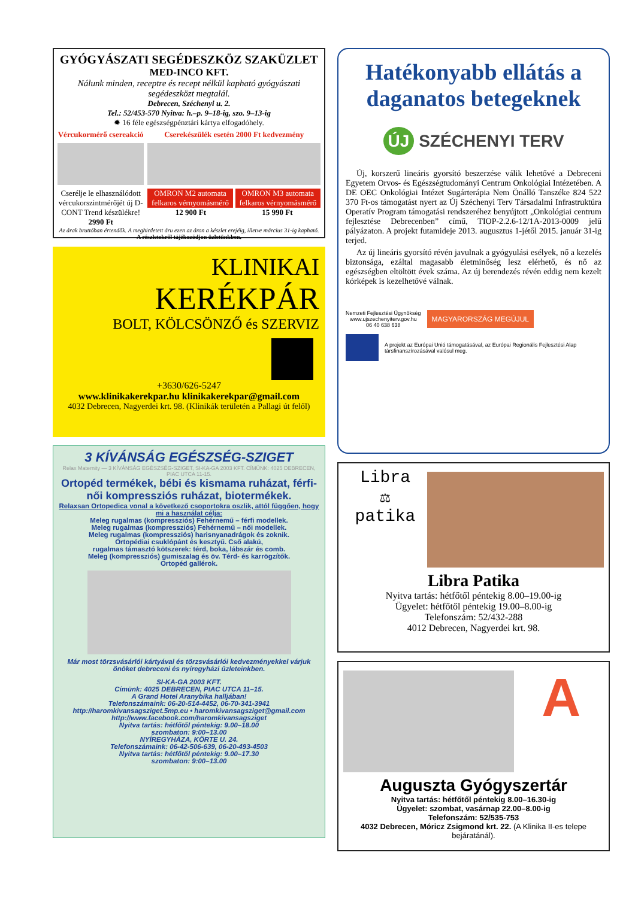GYÓGYÁSZATI SEGÉDESZKÖZ SZAKÜZLET
MED-INCO KFT.
Nálunk minden, receptre és recept nélkül kapható gyógyászati segédeszközt megtalál.
Debrecen, Széchenyi u. 2.
Tel.: 52/453-570 Nyitva: h.–p. 9–18-ig, szo. 9–13-ig
✹ 16 féle egészségpénztári kártya elfogadóhely.
Vércukormérő csereakció
Cserélje le elhasználódott vércukorszintmérőjét új D-CONT Trend készülékre!
2990 Ft
Cserekészülék esetén 2000 Ft kedvezmény
OMRON M2 automata felkaros vérnyomásmérő
OMRON M3 automata felkaros vérnyomásmérő
12 900 Ft 15 990 Ft
Az árak bruttóban értendők. A meghirdetett áru ezen az áron a készlet erejéig, illetve március 31-ig kapható.
A részletekről tájékozódjon üzletünkben.
KLINIKAI
KERÉKPÁR
BOLT, KÖLCSÖNZŐ és SZERVIZ
+3630/626-5247
www.klinikakerekpar.hu klinikakerekpar@gmail.com
4032 Debrecen, Nagyerdei krt. 98. (Klinikák területén a Pallagi út felől)
3 KÍVÁNSÁG EGÉSZSÉG-SZIGET
Relax Maternity — 3 KÍVÁNSÁG EGÉSZSÉG-SZIGET, SI-KA-GA 2003 KFT. CÍMÜNK: 4025 DEBRECEN, PIAC UTCA 11-15.
Ortopéd termékek, bébi és kismama ruházat, férfi-női kompressziós ruházat, biotermékek.
Relaxsan Ortopedica vonal a következő csoportokra oszlik, attól függően, hogy mi a használat célja:
Meleg rugalmas (kompressziós) Fehérnemű – férfi modellek.
Meleg rugalmas (kompressziós) Fehérnemű – női modellek.
Meleg rugalmas (kompressziós) harisnyanadrágok és zoknik.
Ortopédiai csuklópánt és kesztyű. Cső alakú,
rugalmas támasztó kötszerek: térd, boka, lábszár és comb.
Meleg (kompressziós) gumiszalag és öv. Térd- és karrögzítők.
Ortopéd gallérok.
Már most törzsvásárlói kártyával és törzsvásárlói kedvezményekkel várjuk önöket debreceni és nyíregyházi üzleteinkben.
SI-KA-GA 2003 KFT.
Címünk: 4025 DEBRECEN, PIAC UTCA 11–15.
A Grand Hotel Aranybika halljában!
Telefonszámaink: 06-20-514-4452, 06-70-341-3941
http://haromkivansagsziget.5mp.eu • haromkivansagsziget@gmail.com
http://www.facebook.com/haromkivansagsziget
Nyitva tartás: hétfőtől péntekig: 9.00–18.00
szombaton: 9:00–13.00
NYÍREGYHÁZA, KÖRTE U. 24.
Telefonszámaink: 06-42-506-639, 06-20-493-4503
Nyitva tartás: hétfőtől péntekig: 9.00–17.30
szombaton: 9:00–13.00
Hatékonyabb ellátás a daganatos betegeknek
ÚJ SZÉCHENYI TERV
Új, korszerű lineáris gyorsító beszerzése válik lehetővé a Debreceni Egyetem Orvos- és Egészségtudományi Centrum Onkológiai Intézetében. A DE OEC Onkológiai Intézet Sugárterápia Nem Önálló Tanszéke 824 522 370 Ft-os támogatást nyert az Új Széchenyi Terv Társadalmi Infrastruktúra Operatív Program támogatási rendszeréhez benyújtott „Onkológiai centrum fejlesztése Debrecenben” című, TIOP-2.2.6-12/1A-2013-0009 jelű pályázaton. A projekt futamideje 2013. augusztus 1-jétől 2015. január 31-ig terjed.
Az új lineáris gyorsító révén javulnak a gyógyulási esélyek, nő a kezelés biztonsága, ezáltal magasabb életminőség lesz elérhető, és nő az egészségben eltöltött évek száma. Az új berendezés révén eddig nem kezelt kórképek is kezelhetővé válnak.
Nemzeti Fejlesztési Ügynökség
www.ujszechenyiterv.gov.hu
06 40 638 638
MAGYARORSZÁG MEGÚJUL
A projekt az Európai Unió támogatásával, az Európai Regionális Fejlesztési Alap társfinanszírozásával valósul meg.
Libra
⚖
patika
Libra Patika
Nyitva tartás: hétfőtől péntekig 8.00–19.00-ig
Ügyelet: hétfőtől péntekig 19.00–8.00-ig
Telefonszám: 52/432-288
4012 Debrecen, Nagyerdei krt. 98.
A
Auguszta Gyógyszertár
Nyitva tartás: hétfőtől péntekig 8.00–16.30-ig
Ügyelet: szombat, vasárnap 22.00–8.00-ig
Telefonszám: 52/535-753
4032 Debrecen, Móricz Zsigmond krt. 22. (A Klinika II-es telepe bejáratánál).